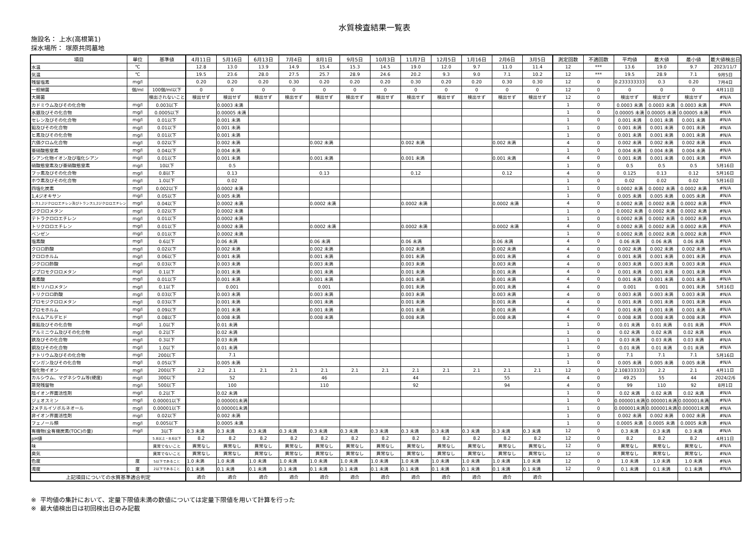水質検査結果一覧表
施設名： 上水(高根第1)
採水場所： 塚原共同墓地
| 項目 | 単位 | 基準値 | 4月11日 | 5月16日 | 6月13日 | 7月4日 | 8月1日 | 9月5日 | 10月3日 | 11月7日 | 12月5日 | 1月16日 | 2月6日 | 3月5日 | 測定回数 | 不適回数 | 平均値 | 最大値 | 最小値 | 最大値検出日 |
| --- | --- | --- | --- | --- | --- | --- | --- | --- | --- | --- | --- | --- | --- | --- | --- | --- | --- | --- | --- | --- |
| 水温 | ℃ | | 12.8 | 13.0 | 13.9 | 14.9 | 15.4 | 15.3 | 14.5 | 19.0 | 12.0 | 9.7 | 11.0 | 11.4 | 12 | *** | 13.6 | 19.0 | 9.7 | 2023/11/7 |
| 気温 | ℃ | | 19.5 | 23.6 | 28.0 | 27.5 | 25.7 | 28.9 | 24.6 | 20.2 | 9.3 | 9.0 | 7.1 | 10.2 | 12 | *** | 19.5 | 28.9 | 7.1 | 9月5日 |
| 残留塩素 | mg/l | | 0.20 | 0.20 | 0.20 | 0.30 | 0.20 | 0.20 | 0.20 | 0.30 | 0.20 | 0.20 | 0.30 | 0.30 | 12 | 0 | 0.233333333 | 0.3 | 0.20 | 7月4日 |
| 一般細菌 | 個/ml | 100個/ml以下 | 0 | 0 | 0 | 0 | 0 | 0 | 0 | 0 | 0 | 0 | 0 | 0 | 12 | 0 | 0 | 0 | 0 | 4月11日 |
| 大腸菌 | | 検出されないこと | 検出せず | 検出せず | 検出せず | 検出せず | 検出せず | 検出せず | 検出せず | 検出せず | 検出せず | 検出せず | 検出せず | 検出せず | 12 | 0 | 検出せず | 検出せず | 検出せず | #N/A |
| カドミウム及びその化合物 | mg/l | 0.003以下 | | 0.0003 未満 | | | | | | | | | | | 1 | 0 | 0.0003 未満 | 0.0003 未満 | 0.0003 未満 | #N/A |
| 水銀及びその化合物 | mg/l | 0.0005以下 | | 0.00005 未満 | | | | | | | | | | | 1 | 0 | 0.00005 未満 | 0.00005 未満 | 0.00005 未満 | #N/A |
| セレン及びその化合物 | mg/l | 0.01以下 | | 0.001 未満 | | | | | | | | | | | 1 | 0 | 0.001 未満 | 0.001 未満 | 0.001 未満 | #N/A |
| 鉛及びその化合物 | mg/l | 0.01以下 | | 0.001 未満 | | | | | | | | | | | 1 | 0 | 0.001 未満 | 0.001 未満 | 0.001 未満 | #N/A |
| ヒ素及びその化合物 | mg/l | 0.01以下 | | 0.001 未満 | | | | | | | | | | | 1 | 0 | 0.001 未満 | 0.001 未満 | 0.001 未満 | #N/A |
| 六価クロム化合物 | mg/l | 0.02以下 | | 0.002 未満 | | | 0.002 未満 | | | 0.002 未満 | | | 0.002 未満 | | 4 | 0 | 0.002 未満 | 0.002 未満 | 0.002 未満 | #N/A |
| 亜硝酸態窒素 | mg/l | 0.04以下 | | 0.004 未満 | | | | | | | | | | | 1 | 0 | 0.004 未満 | 0.004 未満 | 0.004 未満 | #N/A |
| シアン化物イオン及び塩化シアン | mg/l | 0.01以下 | | 0.001 未満 | | | 0.001 未満 | | | 0.001 未満 | | | 0.001 未満 | | 4 | 0 | 0.001 未満 | 0.001 未満 | 0.001 未満 | #N/A |
| 硝酸態窒素及び亜硝酸態窒素 | mg/l | 10以下 | | 0.5 | | | | | | | | | | | 1 | 0 | 0.5 | 0.5 | 0.5 | 5月16日 |
| フッ素及びその化合物 | mg/l | 0.8以下 | | 0.13 | | | 0.13 | | | 0.12 | | | 0.12 | | 4 | 0 | 0.125 | 0.13 | 0.12 | 5月16日 |
| ホウ素及びその化合物 | mg/l | 1.0以下 | | 0.02 | | | | | | | | | | | 1 | 0 | 0.02 | 0.02 | 0.02 | 5月16日 |
| 四塩化炭素 | mg/l | 0.002以下 | | 0.0002 未満 | | | | | | | | | | | 1 | 0 | 0.0002 未満 | 0.0002 未満 | 0.0002 未満 | #N/A |
| 1,4ジオキサン | mg/l | 0.05以下 | | 0.005 未満 | | | | | | | | | | | 1 | 0 | 0.005 未満 | 0.005 未満 | 0.005 未満 | #N/A |
| シス1,2ジクロロエチレン及びトランス1,2ジクロロエチレン | mg/l | 0.04以下 | | 0.0002 未満 | | | 0.0002 未満 | | | 0.0002 未満 | | | 0.0002 未満 | | 4 | 0 | 0.0002 未満 | 0.0002 未満 | 0.0002 未満 | #N/A |
| ジクロロメタン | mg/l | 0.02以下 | | 0.0002 未満 | | | | | | | | | | | 1 | 0 | 0.0002 未満 | 0.0002 未満 | 0.0002 未満 | #N/A |
| テトラクロロエチレン | mg/l | 0.01以下 | | 0.0002 未満 | | | | | | | | | | | 1 | 0 | 0.0002 未満 | 0.0002 未満 | 0.0002 未満 | #N/A |
| トリクロロエチレン | mg/l | 0.01以下 | | 0.0002 未満 | | | 0.0002 未満 | | | 0.0002 未満 | | | 0.0002 未満 | | 4 | 0 | 0.0002 未満 | 0.0002 未満 | 0.0002 未満 | #N/A |
| ベンゼン | mg/l | 0.01以下 | | 0.0002 未満 | | | | | | | | | | | 1 | 0 | 0.0002 未満 | 0.0002 未満 | 0.0002 未満 | #N/A |
| 塩素酸 | mg/l | 0.6以下 | | 0.06 未満 | | | 0.06 未満 | | | 0.06 未満 | | | 0.06 未満 | | 4 | 0 | 0.06 未満 | 0.06 未満 | 0.06 未満 | #N/A |
| クロロ酢酸 | mg/l | 0.02以下 | | 0.002 未満 | | | 0.002 未満 | | | 0.002 未満 | | | 0.002 未満 | | 4 | 0 | 0.002 未満 | 0.002 未満 | 0.002 未満 | #N/A |
| クロロホルム | mg/l | 0.06以下 | | 0.001 未満 | | | 0.001 未満 | | | 0.001 未満 | | | 0.001 未満 | | 4 | 0 | 0.001 未満 | 0.001 未満 | 0.001 未満 | #N/A |
| ジクロロ酢酸 | mg/l | 0.03以下 | | 0.003 未満 | | | 0.003 未満 | | | 0.003 未満 | | | 0.003 未満 | | 4 | 0 | 0.003 未満 | 0.003 未満 | 0.003 未満 | #N/A |
| ジブロモクロロメタン | mg/l | 0.1以下 | | 0.001 未満 | | | 0.001 未満 | | | 0.001 未満 | | | 0.001 未満 | | 4 | 0 | 0.001 未満 | 0.001 未満 | 0.001 未満 | #N/A |
| 臭素酸 | mg/l | 0.01以下 | | 0.001 未満 | | | 0.001 未満 | | | 0.001 未満 | | | 0.001 未満 | | 4 | 0 | 0.001 未満 | 0.001 未満 | 0.001 未満 | #N/A |
| 総トリハロメタン | mg/l | 0.1以下 | | 0.001 | | | 0.001 | | | 0.001 未満 | | | 0.001 未満 | | 4 | 0 | 0.001 | 0.001 | 0.001 未満 | 5月16日 |
| トリクロロ酢酸 | mg/l | 0.03以下 | | 0.003 未満 | | | 0.003 未満 | | | 0.003 未満 | | | 0.003 未満 | | 4 | 0 | 0.003 未満 | 0.003 未満 | 0.003 未満 | #N/A |
| ブロモジクロロメタン | mg/l | 0.03以下 | | 0.001 未満 | | | 0.001 未満 | | | 0.001 未満 | | | 0.001 未満 | | 4 | 0 | 0.001 未満 | 0.001 未満 | 0.001 未満 | #N/A |
| ブロモホルム | mg/l | 0.09以下 | | 0.001 未満 | | | 0.001 未満 | | | 0.001 未満 | | | 0.001 未満 | | 4 | 0 | 0.001 未満 | 0.001 未満 | 0.001 未満 | #N/A |
| ホルムアルデヒド | mg/l | 0.08以下 | | 0.008 未満 | | | 0.008 未満 | | | 0.008 未満 | | | 0.008 未満 | | 4 | 0 | 0.008 未満 | 0.008 未満 | 0.008 未満 | #N/A |
| 亜鉛及びその化合物 | mg/l | 1.0以下 | | 0.01 未満 | | | | | | | | | | | 1 | 0 | 0.01 未満 | 0.01 未満 | 0.01 未満 | #N/A |
| アルミニウム及びその化合物 | mg/l | 0.2以下 | | 0.02 未満 | | | | | | | | | | | 1 | 0 | 0.02 未満 | 0.02 未満 | 0.02 未満 | #N/A |
| 鉄及びその化合物 | mg/l | 0.3以下 | | 0.03 未満 | | | | | | | | | | | 1 | 0 | 0.03 未満 | 0.03 未満 | 0.03 未満 | #N/A |
| 銅及びその化合物 | mg/l | 1.0以下 | | 0.01 未満 | | | | | | | | | | | 1 | 0 | 0.01 未満 | 0.01 未満 | 0.01 未満 | #N/A |
| ナトリウム及びその化合物 | mg/l | 200以下 | | 7.1 | | | | | | | | | | | 1 | 0 | 7.1 | 7.1 | 7.1 | 5月16日 |
| マンガン及びその化合物 | mg/l | 0.05以下 | | 0.005 未満 | | | | | | | | | | | 1 | 0 | 0.005 未満 | 0.005 未満 | 0.005 未満 | #N/A |
| 塩化物イオン | mg/l | 200以下 | 2.2 | 2.1 | 2.1 | 2.1 | 2.1 | 2.1 | 2.1 | 2.1 | 2.1 | 2.1 | 2.1 | 2.1 | 12 | 0 | 2.108333333 | 2.2 | 2.1 | 4月11日 |
| カルシウム、マグネシウム等(硬度) | mg/l | 300以下 | | 52 | | | 46 | | | 44 | | | 55 | | 4 | 0 | 49.25 | 55 | 44 | 2024/2/6 |
| 蒸発残留物 | mg/l | 500以下 | | 100 | | | 110 | | | 92 | | | 94 | | 4 | 0 | 99 | 110 | 92 | 8月1日 |
| 陰イオン界面活性剤 | mg/l | 0.2以下 | | 0.02 未満 | | | | | | | | | | | 1 | 0 | 0.02 未満 | 0.02 未満 | 0.02 未満 | #N/A |
| ジェオスミン | mg/l | 0.00001以下 | | 0.000001未満 | | | | | | | | | | | 1 | 0 | 0.000001未満 | 0.000001未満 | 0.000001未満 | #N/A |
| 2メチルイソボルネオール | mg/l | 0.00001以下 | | 0.000001未満 | | | | | | | | | | | 1 | 0 | 0.000001未満 | 0.000001未満 | 0.000001未満 | #N/A |
| 非イオン界面活性剤 | mg/l | 0.02以下 | | 0.002 未満 | | | | | | | | | | | 1 | 0 | 0.002 未満 | 0.002 未満 | 0.002 未満 | #N/A |
| フェノール類 | mg/l | 0.005以下 | | 0.0005 未満 | | | | | | | | | | | 1 | 0 | 0.0005 未満 | 0.0005 未満 | 0.0005 未満 | #N/A |
| 有機物(全有機炭素(TOC)の量) | mg/l | 3以下 | 0.3 未満 | 0.3 未満 | 0.3 未満 | 0.3 未満 | 0.3 未満 | 0.3 未満 | 0.3 未満 | 0.3 未満 | 0.3 未満 | 0.3 未満 | 0.3 未満 | 0.3 未満 | 12 | 0 | 0.3 未満 | 0.3 未満 | 0.3 未満 | #N/A |
| pH値 | | 5.8以上・8.6以下 | 8.2 | 8.2 | 8.2 | 8.2 | 8.2 | 8.2 | 8.2 | 8.2 | 8.2 | 8.2 | 8.2 | 8.2 | 12 | 0 | 8.2 | 8.2 | 8.2 | 4月11日 |
| 味 | | 異常でないこと | 異常なし | 異常なし | 異常なし | 異常なし | 異常なし | 異常なし | 異常なし | 異常なし | 異常なし | 異常なし | 異常なし | 異常なし | 12 | 0 | 異常なし | 異常なし | 異常なし | #N/A |
| 臭気 | | 異常でないこと | 異常なし | 異常なし | 異常なし | 異常なし | 異常なし | 異常なし | 異常なし | 異常なし | 異常なし | 異常なし | 異常なし | 異常なし | 12 | 0 | 異常なし | 異常なし | 異常なし | #N/A |
| 色度 | 度 | 5以下であること | 1.0 未満 | 1.0 未満 | 1.0 未満 | 1.0 未満 | 1.0 未満 | 1.0 未満 | 1.0 未満 | 1.0 未満 | 1.0 未満 | 1.0 未満 | 1.0 未満 | 1.0 未満 | 12 | 0 | 1.0 未満 | 1.0 未満 | 1.0 未満 | #N/A |
| 濁度 | 度 | 2以下であること | 0.1 未満 | 0.1 未満 | 0.1 未満 | 0.1 未満 | 0.1 未満 | 0.1 未満 | 0.1 未満 | 0.1 未満 | 0.1 未満 | 0.1 未満 | 0.1 未満 | 0.1 未満 | 12 | 0 | 0.1 未満 | 0.1 未満 | 0.1 未満 | #N/A |
| 上記項目についての水質基準適合判定 | | | 適合 | 適合 | 適合 | 適合 | 適合 | 適合 | 適合 | 適合 | 適合 | 適合 | 適合 | 適合 | | | | | | |
※ 平均値の集計において、定量下限値未満の数値については定量下限値を用いて計算を行った
※ 最大値検出日は初回検出日のみ記載